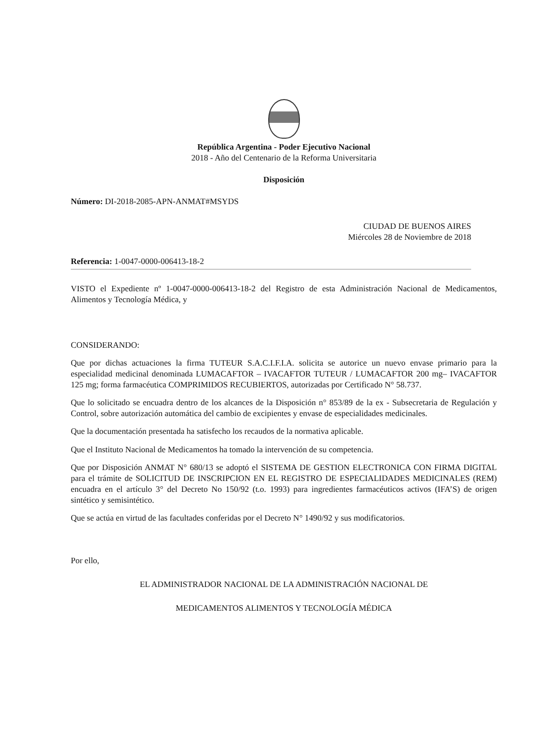República Argentina - Poder Ejecutivo Nacional
2018 - Año del Centenario de la Reforma Universitaria
Disposición
Número: DI-2018-2085-APN-ANMAT#MSYDS
CIUDAD DE BUENOS AIRES
Miércoles 28 de Noviembre de 2018
Referencia: 1-0047-0000-006413-18-2
VISTO el Expediente nº 1-0047-0000-006413-18-2 del Registro de esta Administración Nacional de Medicamentos, Alimentos y Tecnología Médica, y
CONSIDERANDO:
Que por dichas actuaciones la firma TUTEUR S.A.C.I.F.I.A. solicita se autorice un nuevo envase primario para la especialidad medicinal denominada LUMACAFTOR – IVACAFTOR TUTEUR / LUMACAFTOR 200 mg– IVACAFTOR 125 mg; forma farmacéutica COMPRIMIDOS RECUBIERTOS, autorizadas por Certificado N° 58.737.
Que lo solicitado se encuadra dentro de los alcances de la Disposición n° 853/89 de la ex - Subsecretaria de Regulación y Control, sobre autorización automática del cambio de excipientes y envase de especialidades medicinales.
Que la documentación presentada ha satisfecho los recaudos de la normativa aplicable.
Que el Instituto Nacional de Medicamentos ha tomado la intervención de su competencia.
Que por Disposición ANMAT N° 680/13 se adoptó el SISTEMA DE GESTION ELECTRONICA CON FIRMA DIGITAL para el trámite de SOLICITUD DE INSCRIPCION EN EL REGISTRO DE ESPECIALIDADES MEDICINALES (REM) encuadra en el artículo 3° del Decreto No 150/92 (t.o. 1993) para ingredientes farmacéuticos activos (IFA’S) de origen sintético y semisintético.
Que se actúa en virtud de las facultades conferidas por el Decreto N° 1490/92 y sus modificatorios.
Por ello,
EL ADMINISTRADOR NACIONAL DE LA ADMINISTRACIÓN NACIONAL DE
MEDICAMENTOS ALIMENTOS Y TECNOLOGÍA MÉDICA